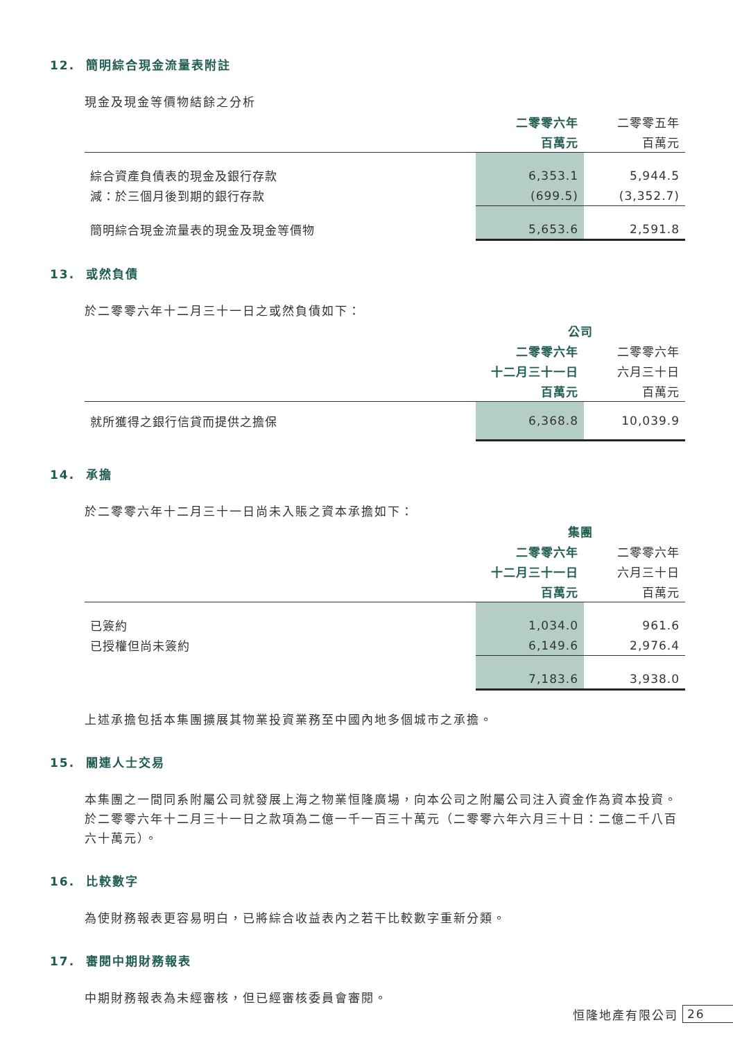12. 簡明綜合現金流量表附註
現金及現金等價物結餘之分析
| | 二零零六年 | 二零零五年 |
| | 百萬元 | 百萬元 |
| 綜合資產負債表的現金及銀行存款 | 6,353.1 | 5,944.5 |
| 減：於三個月後到期的銀行存款 | (699.5) | (3,352.7) |
| 簡明綜合現金流量表的現金及現金等價物 | 5,653.6 | 2,591.8 |
13. 或然負債
於二零零六年十二月三十一日之或然負債如下：
| | 公司 | |
| | 二零零六年 | 二零零六年 |
| | 十二月三十一日 | 六月三十日 |
| | 百萬元 | 百萬元 |
| 就所獲得之銀行信貸而提供之擔保 | 6,368.8 | 10,039.9 |
14. 承擔
於二零零六年十二月三十一日尚未入賬之資本承擔如下：
| | 集團 | |
| | 二零零六年 | 二零零六年 |
| | 十二月三十一日 | 六月三十日 |
| | 百萬元 | 百萬元 |
| 已簽約 | 1,034.0 | 961.6 |
| 已授權但尚未簽約 | 6,149.6 | 2,976.4 |
| | 7,183.6 | 3,938.0 |
上述承擔包括本集團擴展其物業投資業務至中國內地多個城市之承擔。
15. 關連人士交易
本集團之一間同系附屬公司就發展上海之物業恒隆廣場，向本公司之附屬公司注入資金作為資本投資。於二零零六年十二月三十一日之款項為二億一千一百三十萬元（二零零六年六月三十日：二億二千八百六十萬元）。
16. 比較數字
為使財務報表更容易明白，已將綜合收益表內之若干比較數字重新分類。
17. 審閱中期財務報表
中期財務報表為未經審核，但已經審核委員會審閱。
恒隆地產有限公司 26